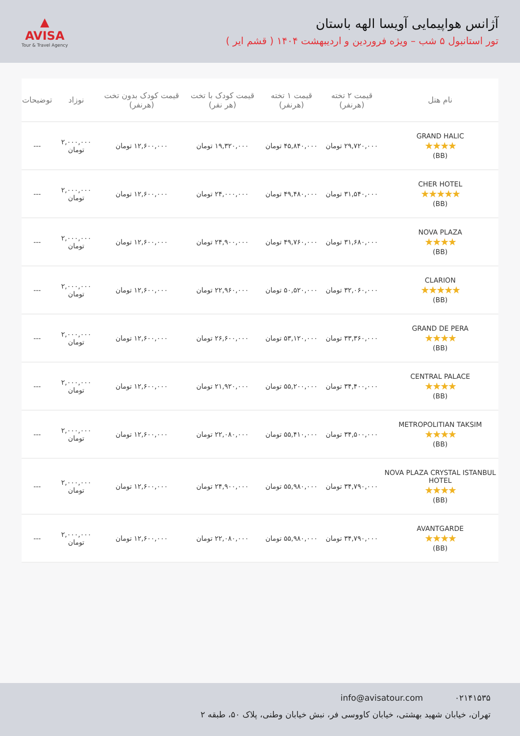آژانس هواپیمایی آویسا الهه باستان
تور استانبول ۵ شب – ویژه فروردین و اردیبهشت ۱۴۰۴ ( قشم ایر )
▲
AVISA
Tour & Travel Agency
| نام هتل | قیمت ۲ تخته (هرنفر) | قیمت ۱ تخته (هرنفر) | قیمت کودک با تخت (هر نفر) | قیمت کودک بدون تخت (هرنفر) | نوزاد | توضیحات |
| --- | --- | --- | --- | --- | --- | --- |
| GRAND HALIC ★★★★ (BB) | ۲۹,۷۲۰,۰۰۰ تومان | ۴۵,۸۴۰,۰۰۰ تومان | ۱۹,۳۲۰,۰۰۰ تومان | ۱۲,۶۰۰,۰۰۰ تومان | ۲,۰۰۰,۰۰۰ تومان | --- |
| CHER HOTEL ★★★★★ (BB) | ۳۱,۵۴۰,۰۰۰ تومان | ۴۹,۴۸۰,۰۰۰ تومان | ۲۴,۰۰۰,۰۰۰ تومان | ۱۲,۶۰۰,۰۰۰ تومان | ۲,۰۰۰,۰۰۰ تومان | --- |
| NOVA PLAZA ★★★★ (BB) | ۳۱,۶۸۰,۰۰۰ تومان | ۴۹,۷۶۰,۰۰۰ تومان | ۲۴,۹۰۰,۰۰۰ تومان | ۱۲,۶۰۰,۰۰۰ تومان | ۲,۰۰۰,۰۰۰ تومان | --- |
| CLARION ★★★★★ (BB) | ۳۲,۰۶۰,۰۰۰ تومان | ۵۰,۵۲۰,۰۰۰ تومان | ۲۲,۹۶۰,۰۰۰ تومان | ۱۲,۶۰۰,۰۰۰ تومان | ۲,۰۰۰,۰۰۰ تومان | --- |
| GRAND DE PERA ★★★★ (BB) | ۳۳,۳۶۰,۰۰۰ تومان | ۵۳,۱۲۰,۰۰۰ تومان | ۲۶,۶۰۰,۰۰۰ تومان | ۱۲,۶۰۰,۰۰۰ تومان | ۲,۰۰۰,۰۰۰ تومان | --- |
| CENTRAL PALACE ★★★★ (BB) | ۳۴,۴۰۰,۰۰۰ تومان | ۵۵,۲۰۰,۰۰۰ تومان | ۲۱,۹۲۰,۰۰۰ تومان | ۱۲,۶۰۰,۰۰۰ تومان | ۲,۰۰۰,۰۰۰ تومان | --- |
| METROPOLITIAN TAKSIM ★★★★ (BB) | ۳۴,۵۰۰,۰۰۰ تومان | ۵۵,۴۱۰,۰۰۰ تومان | ۲۲,۰۸۰,۰۰۰ تومان | ۱۲,۶۰۰,۰۰۰ تومان | ۲,۰۰۰,۰۰۰ تومان | --- |
| NOVA PLAZA CRYSTAL ISTANBUL HOTEL ★★★★ (BB) | ۳۴,۷۹۰,۰۰۰ تومان | ۵۵,۹۸۰,۰۰۰ تومان | ۲۴,۹۰۰,۰۰۰ تومان | ۱۲,۶۰۰,۰۰۰ تومان | ۲,۰۰۰,۰۰۰ تومان | --- |
| AVANTGARDE ★★★★ (BB) | ۳۴,۷۹۰,۰۰۰ تومان | ۵۵,۹۸۰,۰۰۰ تومان | ۲۲,۰۸۰,۰۰۰ تومان | ۱۲,۶۰۰,۰۰۰ تومان | ۲,۰۰۰,۰۰۰ تومان | --- |
۰۲۱۴۱۵۳۵ info@avisatour.com
تهران، خیابان شهید بهشتی، خیابان کاووسی فر، نبش خیابان وطنی، پلاک ۵۰، طبقه ۲